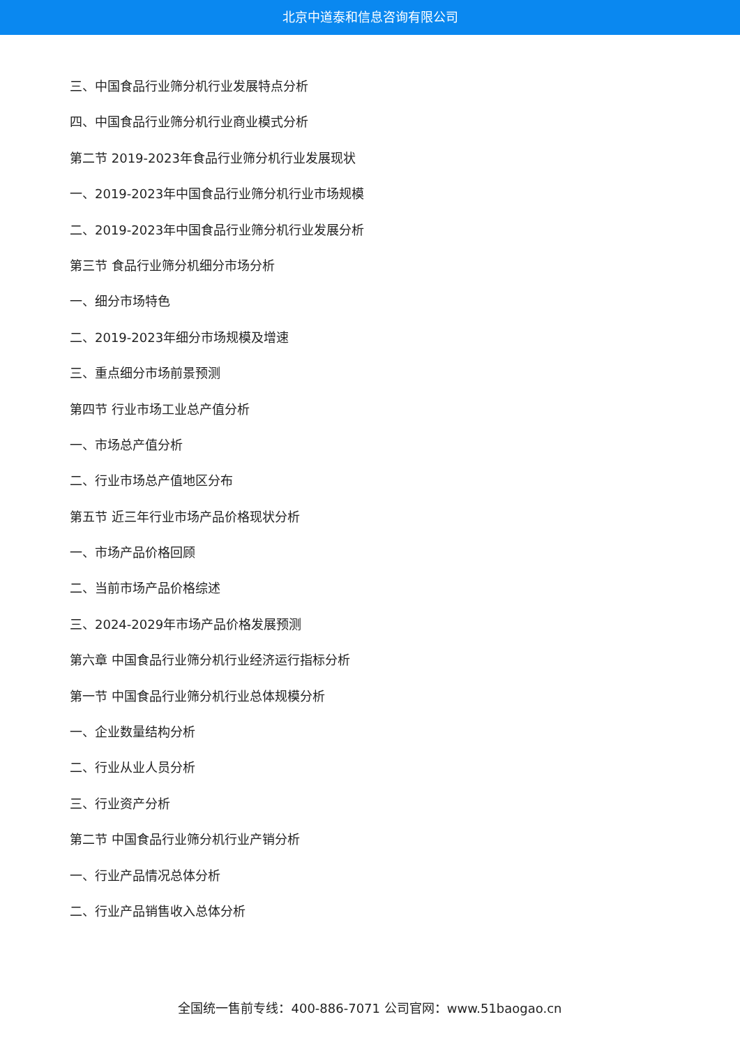北京中道泰和信息咨询有限公司
三、中国食品行业筛分机行业发展特点分析
四、中国食品行业筛分机行业商业模式分析
第二节 2019-2023年食品行业筛分机行业发展现状
一、2019-2023年中国食品行业筛分机行业市场规模
二、2019-2023年中国食品行业筛分机行业发展分析
第三节 食品行业筛分机细分市场分析
一、细分市场特色
二、2019-2023年细分市场规模及增速
三、重点细分市场前景预测
第四节 行业市场工业总产值分析
一、市场总产值分析
二、行业市场总产值地区分布
第五节 近三年行业市场产品价格现状分析
一、市场产品价格回顾
二、当前市场产品价格综述
三、2024-2029年市场产品价格发展预测
第六章 中国食品行业筛分机行业经济运行指标分析
第一节 中国食品行业筛分机行业总体规模分析
一、企业数量结构分析
二、行业从业人员分析
三、行业资产分析
第二节 中国食品行业筛分机行业产销分析
一、行业产品情况总体分析
二、行业产品销售收入总体分析
全国统一售前专线：400-886-7071 公司官网：www.51baogao.cn